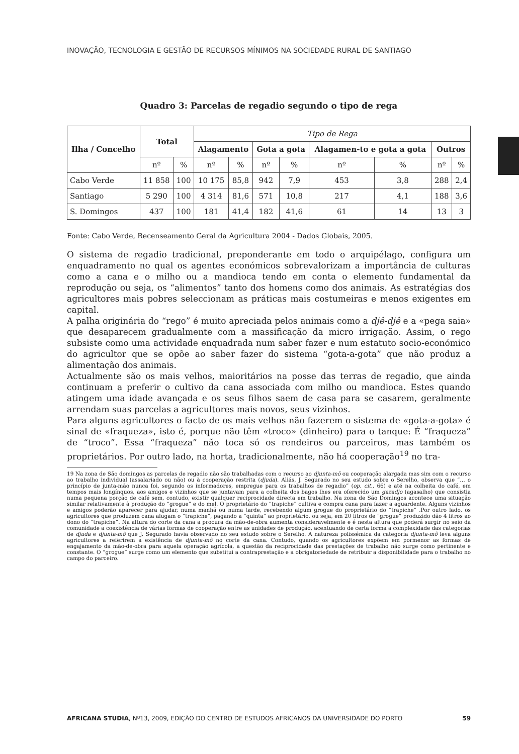INOVAÇÃO, TECNOLOGIA E GESTÃO DE RECURSOS MÍNIMOS NA SOCIEDADE RURAL DE SANTIAGO
Quadro 3: Parcelas de regadio segundo o tipo de rega
| Ilha / Concelho | Total | | Tipo de Rega | | | | | | | |
| --- | --- | --- | --- | --- | --- | --- | --- | --- | --- | --- |
| | | | Alagamento | | Gota a gota | | Alagamen-to e gota a gota | | Outros | |
| | nº | % | nº | % | nº | % | nº | % | nº | % |
| Cabo Verde | 11 858 | 100 | 10 175 | 85,8 | 942 | 7,9 | 453 | 3,8 | 288 | 2,4 |
| Santiago | 5 290 | 100 | 4 314 | 81,6 | 571 | 10,8 | 217 | 4,1 | 188 | 3,6 |
| S. Domingos | 437 | 100 | 181 | 41,4 | 182 | 41,6 | 61 | 14 | 13 | 3 |
Fonte: Cabo Verde, Recenseamento Geral da Agricultura 2004 - Dados Globais, 2005.
O sistema de regadio tradicional, preponderante em todo o arquipélago, configura um enquadramento no qual os agentes económicos sobrevalorizam a importância de culturas como a cana e o milho ou a mandioca tendo em conta o elemento fundamental da reprodução ou seja, os “alimentos” tanto dos homens como dos animais. As estratégias dos agricultores mais pobres seleccionam as práticas mais costumeiras e menos exigentes em capital.
A palha originária do “rego” é muito apreciada pelos animais como a djê-djê e a «pega saia» que desaparecem gradualmente com a massificação da micro irrigação. Assim, o rego subsiste como uma actividade enquadrada num saber fazer e num estatuto socio-económico do agricultor que se opõe ao saber fazer do sistema “gota-a-gota” que não produz a alimentação dos animais.
Actualmente são os mais velhos, maioritários na posse das terras de regadio, que ainda continuam a preferir o cultivo da cana associada com milho ou mandioca. Estes quando atingem uma idade avançada e os seus filhos saem de casa para se casarem, geralmente arrendam suas parcelas a agricultores mais novos, seus vizinhos.
Para alguns agricultores o facto de os mais velhos não fazerem o sistema de «gota-a-gota» é sinal de «fraqueza», isto é, porque não têm «troco» (dinheiro) para o tanque: É “fraqueza” de “troco”. Essa “fraqueza” não toca só os rendeiros ou parceiros, mas também os proprietários. Por outro lado, na horta, tradicionalmente, não há cooperação<sup>19</sup> no tra-
19 Na zona de São domingos as parcelas de regadio não são trabalhadas com o recurso ao djunta-mô ou cooperação alargada mas sim com o recurso ao trabalho individual (assalariado ou não) ou à cooperação restrita (djuda). Aliás, J. Segurado no seu estudo sobre o Serelho, observa que “… o princípio de junta-mão nunca foi, segundo os informadores, empregue para os trabalhos de regadio” (op. cit., 66) e até na colheita do café, em tempos mais longínquos, aos amigos e vizinhos que se juntavam para a colheita dos bagos lhes era oferecido um gazadjo (agasalho) que consistia numa pequena porção de café sem, contudo, existir qualquer reciprocidade directa em trabalho. Na zona de São Domingos acontece uma situação similar relativamente à produção do “grogue” e do mel. O proprietário do “trapiche” cultiva e compra cana para fazer a aguardente. Alguns vizinhos e amigos poderão aparecer para ajudar, numa manhã ou numa tarde, recebendo algum grogue do proprietário do “trapiche” .Por outro lado, os agricultores que produzem cana alugam o “trapiche”, pagando a “quinta” ao proprietário, ou seja, em 20 litros de “grogue” produzido dão 4 litros ao dono do “trapiche”. Na altura do corte da cana a procura da mão-de-obra aumenta consideravelmente e é nesta altura que poderá surgir no seio da comunidade a coexistência de várias formas de cooperação entre as unidades de produção, acentuando de certa forma a complexidade das categorias de djuda e djunta-mô que J. Segurado havia observado no seu estudo sobre o Serelho. A natureza polissémica da categoria djunta-mô leva alguns agricultores a referirem a existência de djunta-mô no corte da cana. Contudo, quando os agricultores expõem em pormenor as formas de engajamento da mão-de-obra para aquela operação agrícola, a questão da reciprocidade das prestações de trabalho não surge como pertinente e constante. O “grogue” surge como um elemento que substitui a contraprestação e a obrigatoriedade de retribuir a disponibilidade para o trabalho no campo do parceiro.
AFRICANA STUDIA, Nº13, 2009, EDIÇÃO DO CENTRO DE ESTUDOS AFRICANOS DA UNIVERSIDADE DO PORTO 59